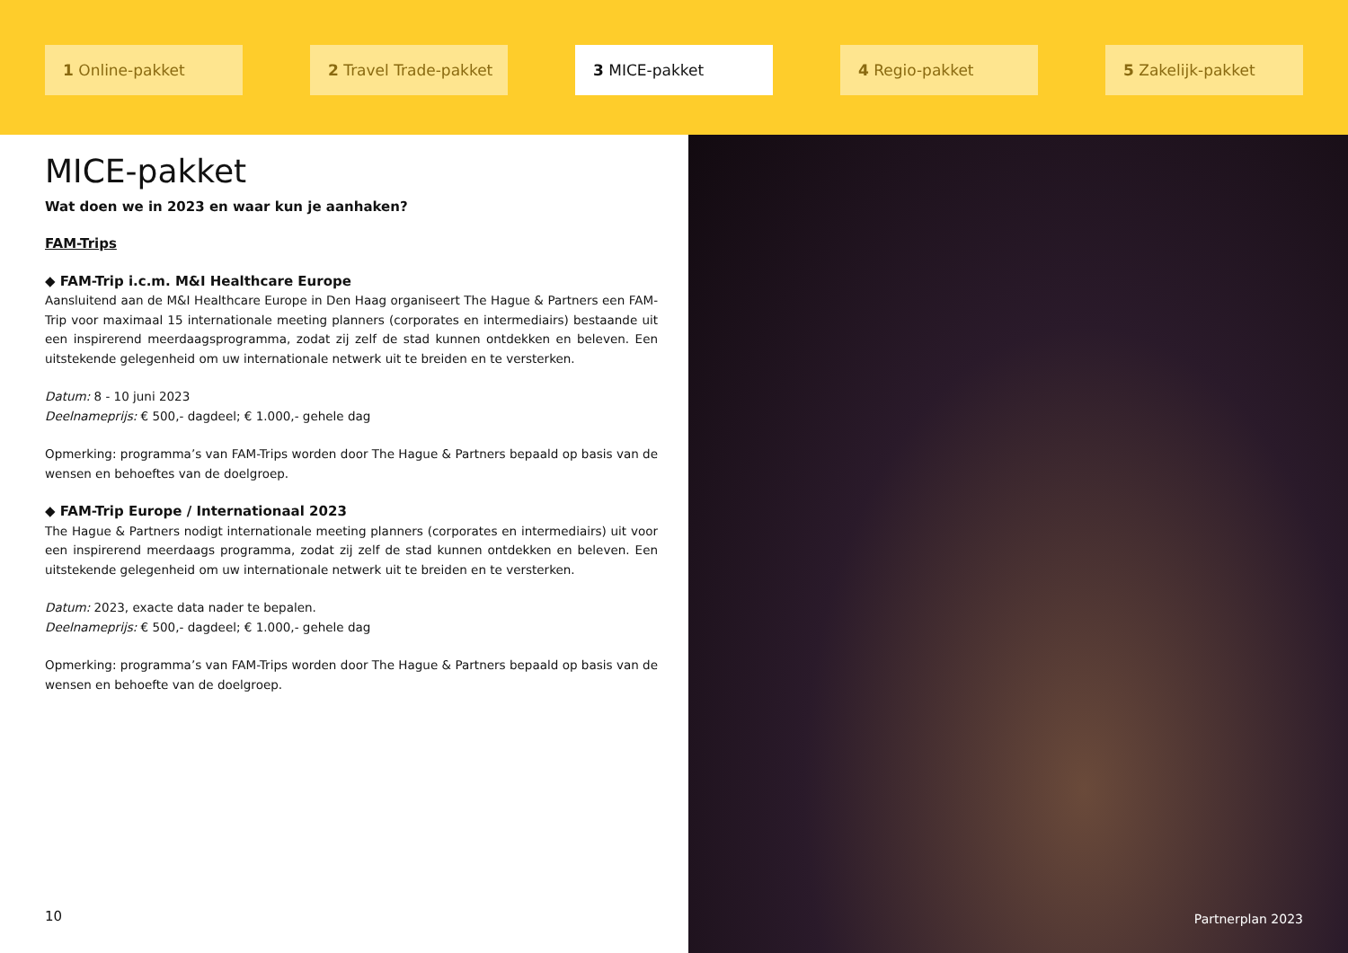1 Online-pakket 2 Travel Trade-pakket 3 MICE-pakket 4 Regio-pakket 5 Zakelijk-pakket
MICE-pakket
Wat doen we in 2023 en waar kun je aanhaken?
FAM-Trips
◆ FAM-Trip i.c.m. M&I Healthcare Europe
Aansluitend aan de M&I Healthcare Europe in Den Haag organiseert The Hague & Partners een FAM-Trip voor maximaal 15 internationale meeting planners (corporates en intermediairs) bestaande uit een inspirerend meerdaagsprogramma, zodat zij zelf de stad kunnen ontdekken en beleven. Een uitstekende gelegenheid om uw internationale netwerk uit te breiden en te versterken.
Datum: 8 - 10 juni 2023
Deelnameprijs: € 500,- dagdeel; € 1.000,- gehele dag
Opmerking: programma’s van FAM-Trips worden door The Hague & Partners bepaald op basis van de wensen en behoeftes van de doelgroep.
◆ FAM-Trip Europe / Internationaal 2023
The Hague & Partners nodigt internationale meeting planners (corporates en intermediairs) uit voor een inspirerend meerdaags programma, zodat zij zelf de stad kunnen ontdekken en beleven. Een uitstekende gelegenheid om uw internationale netwerk uit te breiden en te versterken.
Datum: 2023, exacte data nader te bepalen.
Deelnameprijs: € 500,- dagdeel; € 1.000,- gehele dag
Opmerking: programma’s van FAM-Trips worden door The Hague & Partners bepaald op basis van de wensen en behoefte van de doelgroep.
10
Partnerplan 2023